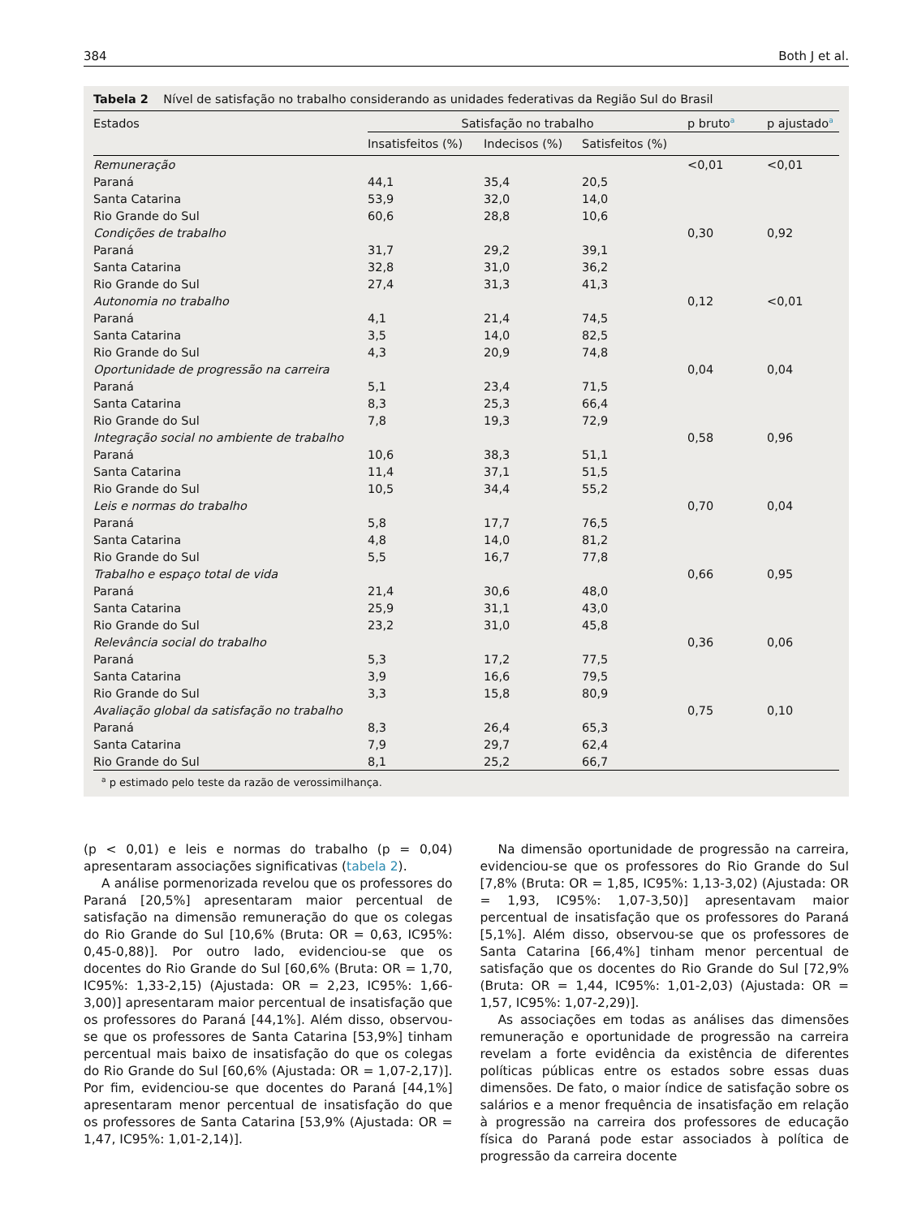384 Both J et al.
Tabela 2 Nível de satisfação no trabalho considerando as unidades federativas da Região Sul do Brasil
| Estados | Satisfação no trabalho | | | p bruto<sup>a</sup> | p ajustado<sup>a</sup> |
| --- | --- | --- | --- | --- | --- |
| | Insatisfeitos (%) | Indecisos (%) | Satisfeitos (%) | | |
| Remuneração | | | | <0,01 | <0,01 |
| Paraná | 44,1 | 35,4 | 20,5 | | |
| Santa Catarina | 53,9 | 32,0 | 14,0 | | |
| Rio Grande do Sul | 60,6 | 28,8 | 10,6 | | |
| Condições de trabalho | | | | 0,30 | 0,92 |
| Paraná | 31,7 | 29,2 | 39,1 | | |
| Santa Catarina | 32,8 | 31,0 | 36,2 | | |
| Rio Grande do Sul | 27,4 | 31,3 | 41,3 | | |
| Autonomia no trabalho | | | | 0,12 | <0,01 |
| Paraná | 4,1 | 21,4 | 74,5 | | |
| Santa Catarina | 3,5 | 14,0 | 82,5 | | |
| Rio Grande do Sul | 4,3 | 20,9 | 74,8 | | |
| Oportunidade de progressão na carreira | | | | 0,04 | 0,04 |
| Paraná | 5,1 | 23,4 | 71,5 | | |
| Santa Catarina | 8,3 | 25,3 | 66,4 | | |
| Rio Grande do Sul | 7,8 | 19,3 | 72,9 | | |
| Integração social no ambiente de trabalho | | | | 0,58 | 0,96 |
| Paraná | 10,6 | 38,3 | 51,1 | | |
| Santa Catarina | 11,4 | 37,1 | 51,5 | | |
| Rio Grande do Sul | 10,5 | 34,4 | 55,2 | | |
| Leis e normas do trabalho | | | | 0,70 | 0,04 |
| Paraná | 5,8 | 17,7 | 76,5 | | |
| Santa Catarina | 4,8 | 14,0 | 81,2 | | |
| Rio Grande do Sul | 5,5 | 16,7 | 77,8 | | |
| Trabalho e espaço total de vida | | | | 0,66 | 0,95 |
| Paraná | 21,4 | 30,6 | 48,0 | | |
| Santa Catarina | 25,9 | 31,1 | 43,0 | | |
| Rio Grande do Sul | 23,2 | 31,0 | 45,8 | | |
| Relevância social do trabalho | | | | 0,36 | 0,06 |
| Paraná | 5,3 | 17,2 | 77,5 | | |
| Santa Catarina | 3,9 | 16,6 | 79,5 | | |
| Rio Grande do Sul | 3,3 | 15,8 | 80,9 | | |
| Avaliação global da satisfação no trabalho | | | | 0,75 | 0,10 |
| Paraná | 8,3 | 26,4 | 65,3 | | |
| Santa Catarina | 7,9 | 29,7 | 62,4 | | |
| Rio Grande do Sul | 8,1 | 25,2 | 66,7 | | |
<sup>a</sup> p estimado pelo teste da razão de verossimilhança.
(p < 0,01) e leis e normas do trabalho (p = 0,04) apresentaram associações significativas (tabela 2).
A análise pormenorizada revelou que os professores do Paraná [20,5%] apresentaram maior percentual de satisfação na dimensão remuneração do que os colegas do Rio Grande do Sul [10,6% (Bruta: OR = 0,63, IC95%: 0,45-0,88)]. Por outro lado, evidenciou-se que os docentes do Rio Grande do Sul [60,6% (Bruta: OR = 1,70, IC95%: 1,33-2,15) (Ajustada: OR = 2,23, IC95%: 1,66-3,00)] apresentaram maior percentual de insatisfação que os professores do Paraná [44,1%]. Além disso, observou-se que os professores de Santa Catarina [53,9%] tinham percentual mais baixo de insatisfação do que os colegas do Rio Grande do Sul [60,6% (Ajustada: OR = 1,07-2,17)]. Por fim, evidenciou-se que docentes do Paraná [44,1%] apresentaram menor percentual de insatisfação do que os professores de Santa Catarina [53,9% (Ajustada: OR = 1,47, IC95%: 1,01-2,14)].
Na dimensão oportunidade de progressão na carreira, evidenciou-se que os professores do Rio Grande do Sul [7,8% (Bruta: OR = 1,85, IC95%: 1,13-3,02) (Ajustada: OR = 1,93, IC95%: 1,07-3,50)] apresentavam maior percentual de insatisfação que os professores do Paraná [5,1%]. Além disso, observou-se que os professores de Santa Catarina [66,4%] tinham menor percentual de satisfação que os docentes do Rio Grande do Sul [72,9% (Bruta: OR = 1,44, IC95%: 1,01-2,03) (Ajustada: OR = 1,57, IC95%: 1,07-2,29)].
As associações em todas as análises das dimensões remuneração e oportunidade de progressão na carreira revelam a forte evidência da existência de diferentes políticas públicas entre os estados sobre essas duas dimensões. De fato, o maior índice de satisfação sobre os salários e a menor frequência de insatisfação em relação à progressão na carreira dos professores de educação física do Paraná pode estar associados à política de progressão da carreira docente